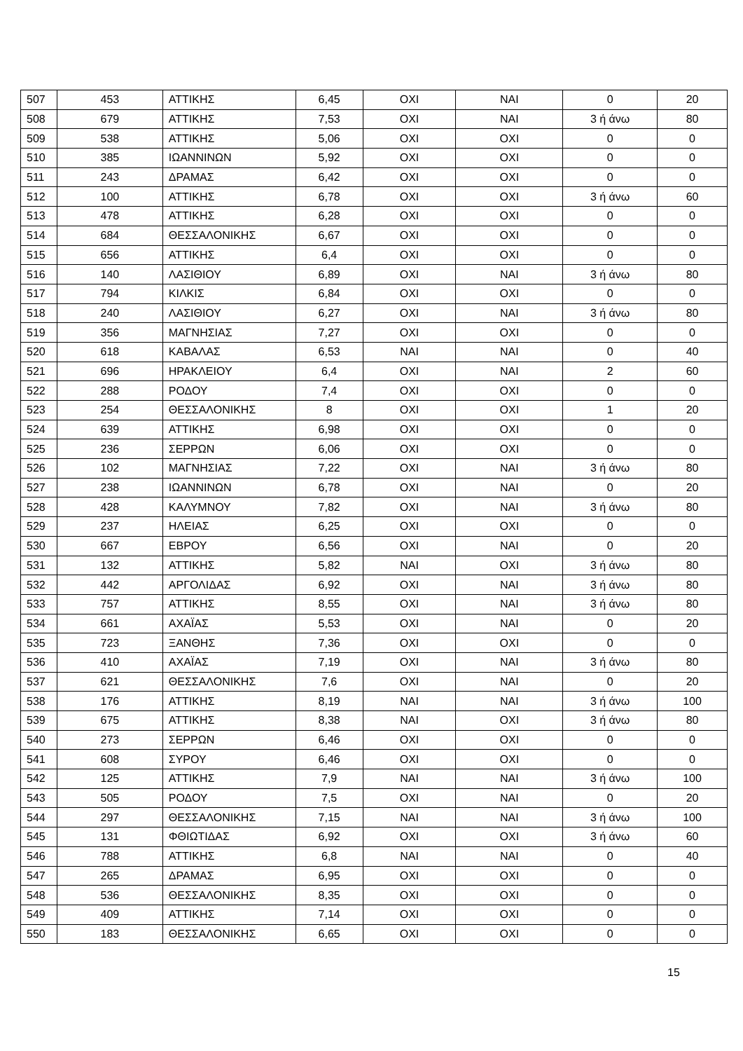| 507 | 453 | ΑΤΤΙΚΗΣ | 6,45 | ΟΧΙ | ΝΑΙ | 0 | 20 |
| 508 | 679 | ΑΤΤΙΚΗΣ | 7,53 | ΟΧΙ | ΝΑΙ | 3 ή άνω | 80 |
| 509 | 538 | ΑΤΤΙΚΗΣ | 5,06 | ΟΧΙ | ΟΧΙ | 0 | 0 |
| 510 | 385 | ΙΩΑΝΝΙΝΩΝ | 5,92 | ΟΧΙ | ΟΧΙ | 0 | 0 |
| 511 | 243 | ΔΡΑΜΑΣ | 6,42 | ΟΧΙ | ΟΧΙ | 0 | 0 |
| 512 | 100 | ΑΤΤΙΚΗΣ | 6,78 | ΟΧΙ | ΟΧΙ | 3 ή άνω | 60 |
| 513 | 478 | ΑΤΤΙΚΗΣ | 6,28 | ΟΧΙ | ΟΧΙ | 0 | 0 |
| 514 | 684 | ΘΕΣΣΑΛΟΝΙΚΗΣ | 6,67 | ΟΧΙ | ΟΧΙ | 0 | 0 |
| 515 | 656 | ΑΤΤΙΚΗΣ | 6,4 | ΟΧΙ | ΟΧΙ | 0 | 0 |
| 516 | 140 | ΛΑΣΙΘΙΟΥ | 6,89 | ΟΧΙ | ΝΑΙ | 3 ή άνω | 80 |
| 517 | 794 | ΚΙΛΚΙΣ | 6,84 | ΟΧΙ | ΟΧΙ | 0 | 0 |
| 518 | 240 | ΛΑΣΙΘΙΟΥ | 6,27 | ΟΧΙ | ΝΑΙ | 3 ή άνω | 80 |
| 519 | 356 | ΜΑΓΝΗΣΙΑΣ | 7,27 | ΟΧΙ | ΟΧΙ | 0 | 0 |
| 520 | 618 | ΚΑΒΑΛΑΣ | 6,53 | ΝΑΙ | ΝΑΙ | 0 | 40 |
| 521 | 696 | ΗΡΑΚΛΕΙΟΥ | 6,4 | ΟΧΙ | ΝΑΙ | 2 | 60 |
| 522 | 288 | ΡΟΔΟΥ | 7,4 | ΟΧΙ | ΟΧΙ | 0 | 0 |
| 523 | 254 | ΘΕΣΣΑΛΟΝΙΚΗΣ | 8 | ΟΧΙ | ΟΧΙ | 1 | 20 |
| 524 | 639 | ΑΤΤΙΚΗΣ | 6,98 | ΟΧΙ | ΟΧΙ | 0 | 0 |
| 525 | 236 | ΣΕΡΡΩΝ | 6,06 | ΟΧΙ | ΟΧΙ | 0 | 0 |
| 526 | 102 | ΜΑΓΝΗΣΙΑΣ | 7,22 | ΟΧΙ | ΝΑΙ | 3 ή άνω | 80 |
| 527 | 238 | ΙΩΑΝΝΙΝΩΝ | 6,78 | ΟΧΙ | ΝΑΙ | 0 | 20 |
| 528 | 428 | ΚΑΛΥΜΝΟΥ | 7,82 | ΟΧΙ | ΝΑΙ | 3 ή άνω | 80 |
| 529 | 237 | ΗΛΕΙΑΣ | 6,25 | ΟΧΙ | ΟΧΙ | 0 | 0 |
| 530 | 667 | ΕΒΡΟΥ | 6,56 | ΟΧΙ | ΝΑΙ | 0 | 20 |
| 531 | 132 | ΑΤΤΙΚΗΣ | 5,82 | ΝΑΙ | ΟΧΙ | 3 ή άνω | 80 |
| 532 | 442 | ΑΡΓΟΛΙΔΑΣ | 6,92 | ΟΧΙ | ΝΑΙ | 3 ή άνω | 80 |
| 533 | 757 | ΑΤΤΙΚΗΣ | 8,55 | ΟΧΙ | ΝΑΙ | 3 ή άνω | 80 |
| 534 | 661 | ΑΧΑΪΑΣ | 5,53 | ΟΧΙ | ΝΑΙ | 0 | 20 |
| 535 | 723 | ΞΑΝΘΗΣ | 7,36 | ΟΧΙ | ΟΧΙ | 0 | 0 |
| 536 | 410 | ΑΧΑΪΑΣ | 7,19 | ΟΧΙ | ΝΑΙ | 3 ή άνω | 80 |
| 537 | 621 | ΘΕΣΣΑΛΟΝΙΚΗΣ | 7,6 | ΟΧΙ | ΝΑΙ | 0 | 20 |
| 538 | 176 | ΑΤΤΙΚΗΣ | 8,19 | ΝΑΙ | ΝΑΙ | 3 ή άνω | 100 |
| 539 | 675 | ΑΤΤΙΚΗΣ | 8,38 | ΝΑΙ | ΟΧΙ | 3 ή άνω | 80 |
| 540 | 273 | ΣΕΡΡΩΝ | 6,46 | ΟΧΙ | ΟΧΙ | 0 | 0 |
| 541 | 608 | ΣΥΡΟΥ | 6,46 | ΟΧΙ | ΟΧΙ | 0 | 0 |
| 542 | 125 | ΑΤΤΙΚΗΣ | 7,9 | ΝΑΙ | ΝΑΙ | 3 ή άνω | 100 |
| 543 | 505 | ΡΟΔΟΥ | 7,5 | ΟΧΙ | ΝΑΙ | 0 | 20 |
| 544 | 297 | ΘΕΣΣΑΛΟΝΙΚΗΣ | 7,15 | ΝΑΙ | ΝΑΙ | 3 ή άνω | 100 |
| 545 | 131 | ΦΘΙΩΤΙΔΑΣ | 6,92 | ΟΧΙ | ΟΧΙ | 3 ή άνω | 60 |
| 546 | 788 | ΑΤΤΙΚΗΣ | 6,8 | ΝΑΙ | ΝΑΙ | 0 | 40 |
| 547 | 265 | ΔΡΑΜΑΣ | 6,95 | ΟΧΙ | ΟΧΙ | 0 | 0 |
| 548 | 536 | ΘΕΣΣΑΛΟΝΙΚΗΣ | 8,35 | ΟΧΙ | ΟΧΙ | 0 | 0 |
| 549 | 409 | ΑΤΤΙΚΗΣ | 7,14 | ΟΧΙ | ΟΧΙ | 0 | 0 |
| 550 | 183 | ΘΕΣΣΑΛΟΝΙΚΗΣ | 6,65 | ΟΧΙ | ΟΧΙ | 0 | 0 |
15